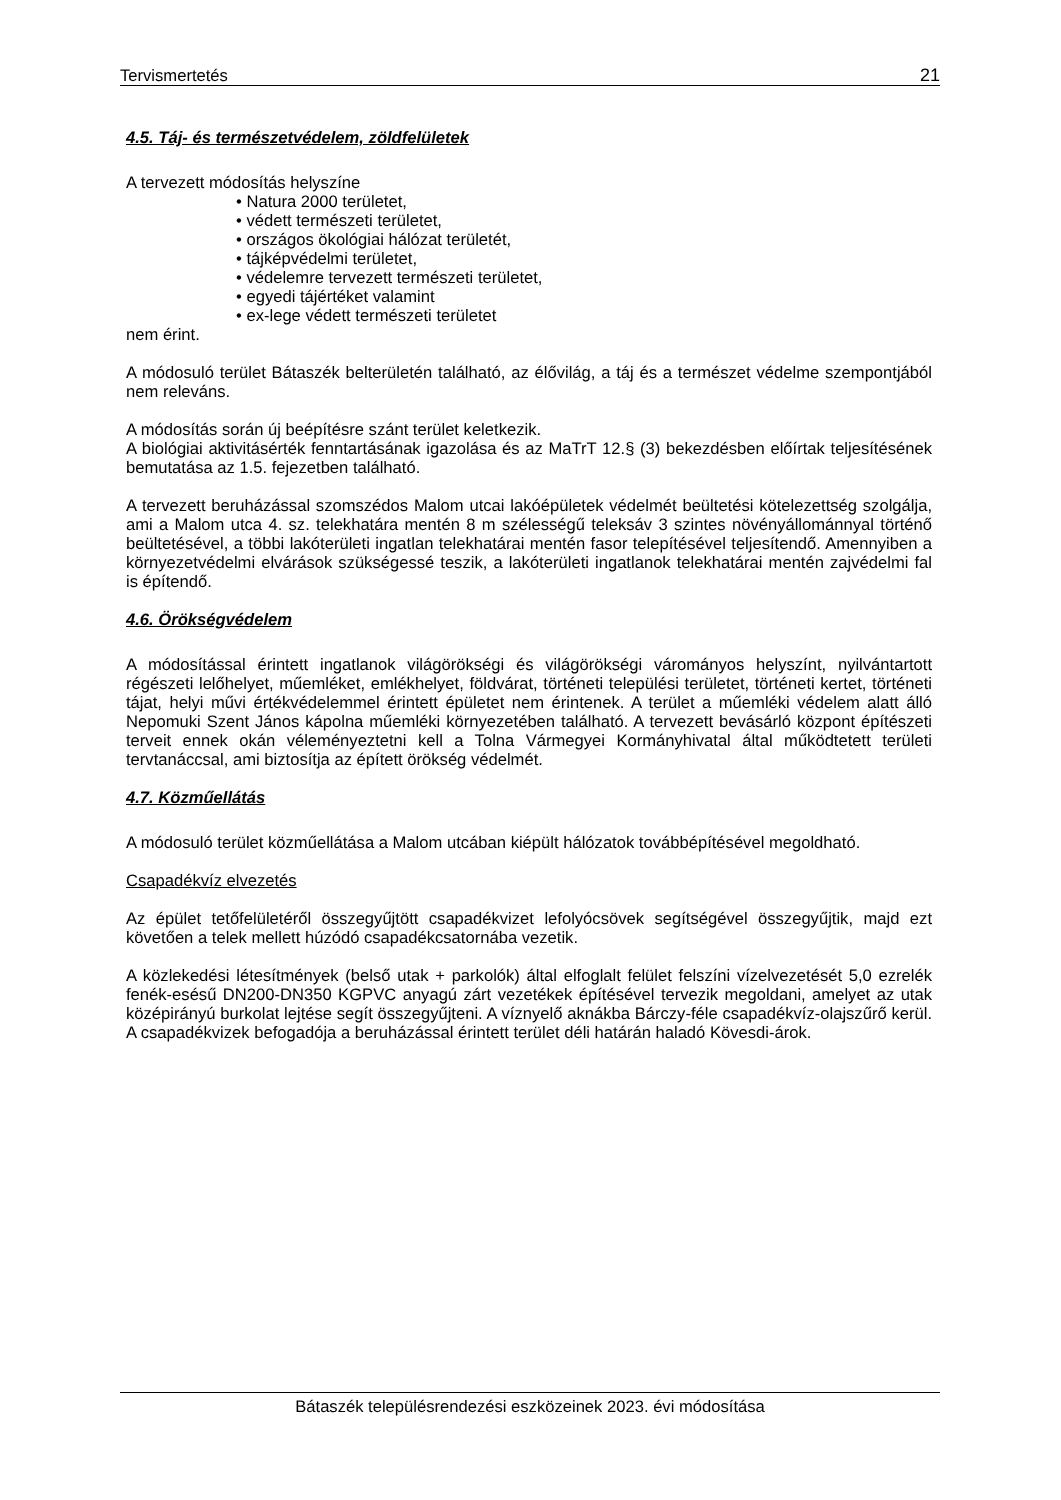Tervismertetés 21
4.5. Táj- és természetvédelem, zöldfelületek
A tervezett módosítás helyszíne
• Natura 2000 területet,
• védett természeti területet,
• országos ökológiai hálózat területét,
• tájképvédelmi területet,
• védelemre tervezett természeti területet,
• egyedi tájértéket valamint
• ex-lege védett természeti területet
nem érint.
A módosuló terület Bátaszék belterületén található, az élővilág, a táj és a természet védelme szempontjából nem releváns.
A módosítás során új beépítésre szánt terület keletkezik.
A biológiai aktivitásérték fenntartásának igazolása és az MaTrT 12.§ (3) bekezdésben előírtak teljesítésének bemutatása az 1.5. fejezetben található.
A tervezett beruházással szomszédos Malom utcai lakóépületek védelmét beültetési kötelezettség szolgálja, ami a Malom utca 4. sz. telekhatára mentén 8 m szélességű teleksáv 3 szintes növényállománnyal történő beültetésével, a többi lakóterületi ingatlan telekhatárai mentén fasor telepítésével teljesítendő. Amennyiben a környezetvédelmi elvárások szükségessé teszik, a lakóterületi ingatlanok telekhatárai mentén zajvédelmi fal is építendő.
4.6. Örökségvédelem
A módosítással érintett ingatlanok világörökségi és világörökségi várományos helyszínt, nyilvántartott régészeti lelőhelyet, műemléket, emlékhelyet, földvárat, történeti települési területet, történeti kertet, történeti tájat, helyi művi értékvédelemmel érintett épületet nem érintenek. A terület a műemléki védelem alatt álló Nepomuki Szent János kápolna műemléki környezetében található. A tervezett bevásárló központ építészeti terveit ennek okán véleményeztetni kell a Tolna Vármegyei Kormányhivatal által működtetett területi tervtanáccsal, ami biztosítja az épített örökség védelmét.
4.7. Közműellátás
A módosuló terület közműellátása a Malom utcában kiépült hálózatok továbbépítésével megoldható.
Csapadékvíz elvezetés
Az épület tetőfelületéről összegyűjtött csapadékvizet lefolyócsövek segítségével összegyűjtik, majd ezt követően a telek mellett húzódó csapadékcsatornába vezetik.
A közlekedési létesítmények (belső utak + parkolók) által elfoglalt felület felszíni vízelvezetését 5,0 ezrelék fenék-esésű DN200-DN350 KGPVC anyagú zárt vezetékek építésével tervezik megoldani, amelyet az utak középirányú burkolat lejtése segít összegyűjteni. A víznyelő aknákba Bárczy-féle csapadékvíz-olajszűrő kerül. A csapadékvizek befogadója a beruházással érintett terület déli határán haladó Kövesdi-árok.
Bátaszék településrendezési eszközeinek 2023. évi módosítása